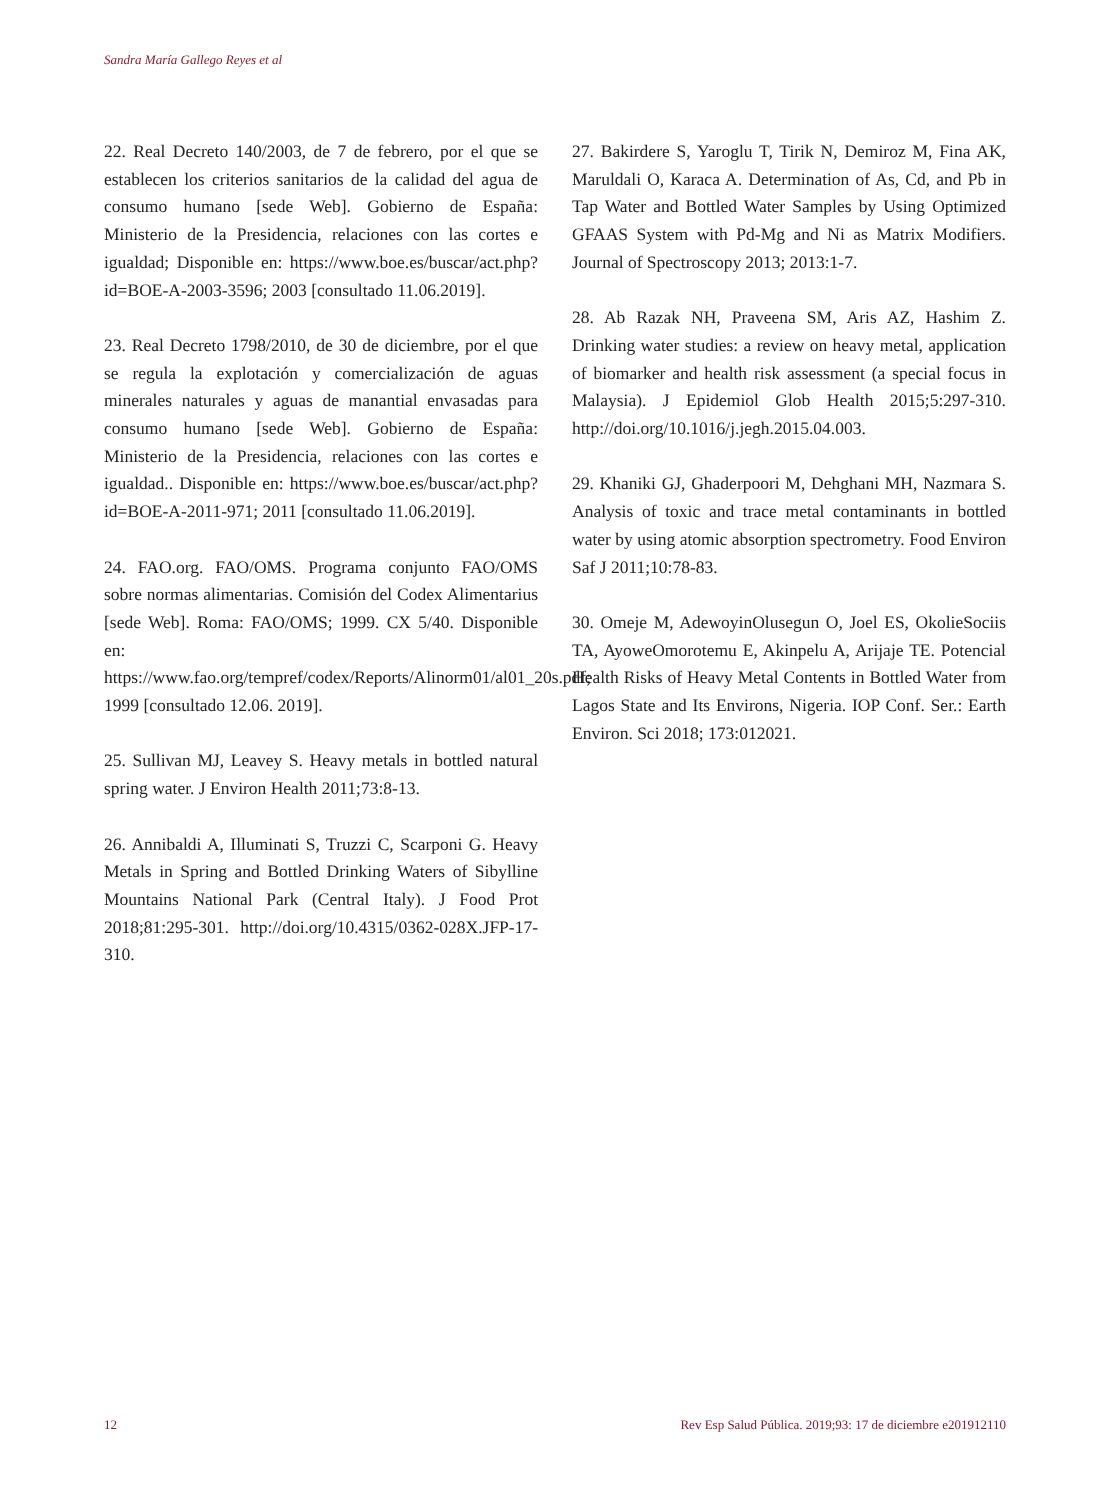Sandra María Gallego Reyes et al
22. Real Decreto 140/2003, de 7 de febrero, por el que se establecen los criterios sanitarios de la calidad del agua de consumo humano [sede Web]. Gobierno de España: Ministerio de la Presidencia, relaciones con las cortes e igualdad; Disponible en: https://www.boe.es/buscar/act.php?id=BOE-A-2003-3596; 2003 [consultado 11.06.2019].
23. Real Decreto 1798/2010, de 30 de diciembre, por el que se regula la explotación y comercialización de aguas minerales naturales y aguas de manantial envasadas para consumo humano [sede Web]. Gobierno de España: Ministerio de la Presidencia, relaciones con las cortes e igualdad.. Disponible en: https://www.boe.es/buscar/act.php?id=BOE-A-2011-971; 2011 [consultado 11.06.2019].
24. FAO.org. FAO/OMS. Programa conjunto FAO/OMS sobre normas alimentarias. Comisión del Codex Alimentarius [sede Web]. Roma: FAO/OMS; 1999. CX 5/40. Disponible en: https://www.fao.org/tempref/codex/Reports/Alinorm01/al01_20s.pdf; 1999 [consultado 12.06. 2019].
25. Sullivan MJ, Leavey S. Heavy metals in bottled natural spring water. J Environ Health 2011;73:8-13.
26. Annibaldi A, Illuminati S, Truzzi C, Scarponi G. Heavy Metals in Spring and Bottled Drinking Waters of Sibylline Mountains National Park (Central Italy). J Food Prot 2018;81:295-301. http://doi.org/10.4315/0362-028X.JFP-17-310.
27. Bakirdere S, Yaroglu T, Tirik N, Demiroz M, Fina AK, Maruldali O, Karaca A. Determination of As, Cd, and Pb in Tap Water and Bottled Water Samples by Using Optimized GFAAS System with Pd-Mg and Ni as Matrix Modifiers. Journal of Spectroscopy 2013; 2013:1-7.
28. Ab Razak NH, Praveena SM, Aris AZ, Hashim Z. Drinking water studies: a review on heavy metal, application of biomarker and health risk assessment (a special focus in Malaysia). J Epidemiol Glob Health 2015;5:297-310. http://doi.org/10.1016/j.jegh.2015.04.003.
29. Khaniki GJ, Ghaderpoori M, Dehghani MH, Nazmara S. Analysis of toxic and trace metal contaminants in bottled water by using atomic absorption spectrometry. Food Environ Saf J 2011;10:78-83.
30. Omeje M, AdewoyinOlusegun O, Joel ES, OkolieSociis TA, AyoweOmorotemu E, Akinpelu A, Arijaje TE. Potencial Health Risks of Heavy Metal Contents in Bottled Water from Lagos State and Its Environs, Nigeria. IOP Conf. Ser.: Earth Environ. Sci 2018; 173:012021.
12 Rev Esp Salud Pública. 2019;93: 17 de diciembre e201912110